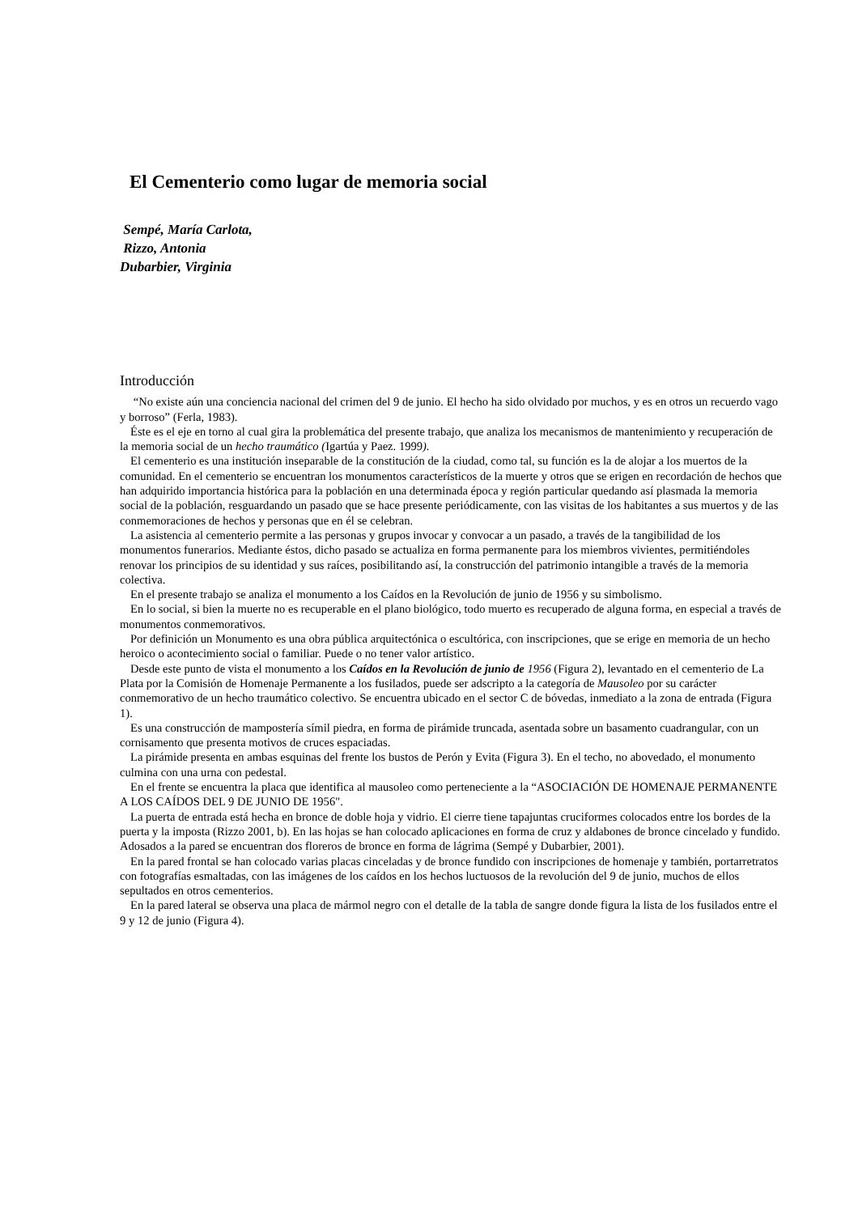El Cementerio como lugar de memoria social
Sempé, María Carlota,
Rizzo, Antonia
Dubarbier, Virginia
Introducción
“No existe aún una conciencia nacional del crimen del 9 de junio. El hecho ha sido olvidado por muchos, y es en otros un recuerdo vago y borroso” (Ferla, 1983).
Éste es el eje en torno al cual gira la problemática del presente trabajo, que analiza los mecanismos de mantenimiento y recuperación de la memoria social de un hecho traumático (Igartúa y Paez. 1999).
El cementerio es una institución inseparable de la constitución de la ciudad, como tal, su función es la de alojar a los muertos de la comunidad. En el cementerio se encuentran los monumentos característicos de la muerte y otros que se erigen en recordación de hechos que han adquirido importancia histórica para la población en una determinada época y región particular quedando así plasmada la memoria social de la población, resguardando un pasado que se hace presente periódicamente, con las visitas de los habitantes a sus muertos y de las conmemoraciones de hechos y personas que en él se celebran.
La asistencia al cementerio permite a las personas y grupos invocar y convocar a un pasado, a través de la tangibilidad de los monumentos funerarios. Mediante éstos, dicho pasado se actualiza en forma permanente para los miembros vivientes, permitiéndoles renovar los principios de su identidad y sus raíces, posibilitando así, la construcción del patrimonio intangible a través de la memoria colectiva.
En el presente trabajo se analiza el monumento a los Caídos en la Revolución de junio de 1956 y su simbolismo.
En lo social, si bien la muerte no es recuperable en el plano biológico, todo muerto es recuperado de alguna forma, en especial a través de monumentos conmemorativos.
Por definición un Monumento es una obra pública arquitectónica o escultórica, con inscripciones, que se erige en memoria de un hecho heroico o acontecimiento social o familiar. Puede o no tener valor artístico.
Desde este punto de vista el monumento a los Caídos en la Revolución de junio de 1956 (Figura 2), levantado en el cementerio de La Plata por la Comisión de Homenaje Permanente a los fusilados, puede ser adscripto a la categoría de Mausoleo por su carácter conmemorativo de un hecho traumático colectivo. Se encuentra ubicado en el sector C de bóvedas, inmediato a la zona de entrada (Figura 1).
Es una construcción de mampostería símil piedra, en forma de pirámide truncada, asentada sobre un basamento cuadrangular, con un cornisamento que presenta motivos de cruces espaciadas.
La pirámide presenta en ambas esquinas del frente los bustos de Perón y Evita (Figura 3). En el techo, no abovedado, el monumento culmina con una urna con pedestal.
En el frente se encuentra la placa que identifica al mausoleo como perteneciente a la “ASOCIACIÓN DE HOMENAJE PERMANENTE A LOS CAÍDOS DEL 9 DE JUNIO DE 1956".
La puerta de entrada está hecha en bronce de doble hoja y vidrio. El cierre tiene tapajuntas cruciformes colocados entre los bordes de la puerta y la imposta (Rizzo 2001, b). En las hojas se han colocado aplicaciones en forma de cruz y aldabones de bronce cincelado y fundido. Adosados a la pared se encuentran dos floreros de bronce en forma de lágrima (Sempé y Dubarbier, 2001).
En la pared frontal se han colocado varias placas cinceladas y de bronce fundido con inscripciones de homenaje y también, portarretratos con fotografías esmaltadas, con las imágenes de los caídos en los hechos luctuosos de la revolución del 9 de junio, muchos de ellos sepultados en otros cementerios.
En la pared lateral se observa una placa de mármol negro con el detalle de la tabla de sangre donde figura la lista de los fusilados entre el 9 y 12 de junio (Figura 4).